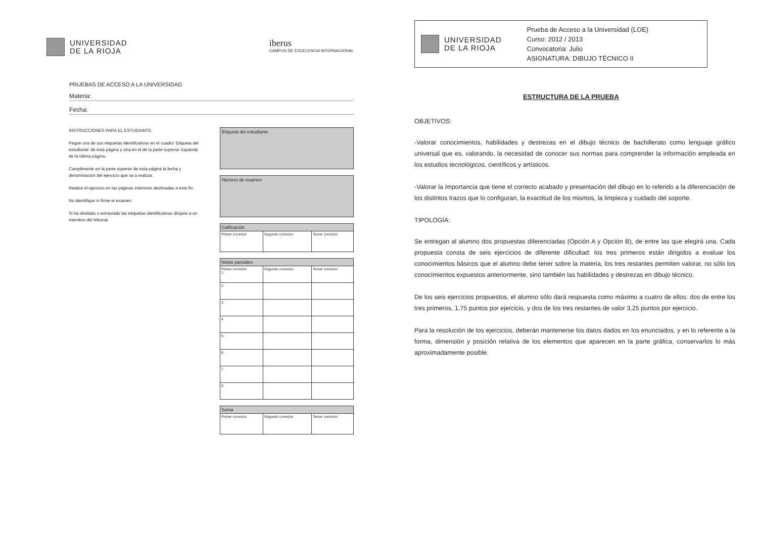UNIVERSIDAD
DE LA RIOJA
iberus
CAMPUS DE EXCELENCIA INTERNACIONAL
PRUEBAS DE ACCESO A LA UNIVERSIDAD
Materia:
Fecha:
INSTRUCCIONES PARA EL ESTUDIANTE
Pegue una de sus etiquetas identificativas en el cuadro 'Etiqueta del estudiante' de esta página y otra en el de la parte superior izquierda de la última página.
Cumplimente en la parte superior de esta página la fecha y denominación del ejercicio que va a realizar.
Realice el ejercicio en las páginas interiores destinadas a este fin.
No identifique ni firme el examen.
Si ha olvidado o extraviado las etiquetas identificativas diríjase a un miembro del tribunal.
Etiqueta del estudiante
Número de examen
| Calificación | | |
| --- | --- | --- |
| Primer corrector | Segundo corrector | Tercer corrector |
| Notas parciales | | |
| --- | --- | --- |
| Primer corrector 1 | Segundo corrector | Tercer corrector |
| 2 | | |
| 3 | | |
| 4 | | |
| 5 | | |
| 6 | | |
| 7 | | |
| 8 | | |
| Suma | | |
| --- | --- | --- |
| Primer corrector | Segundo corrector | Tercer corrector |
UNIVERSIDAD
DE LA RIOJA
Prueba de Acceso a la Universidad (LOE)
Curso: 2012 / 2013
Convocatoria: Julio
ASIGNATURA: DIBUJO TÉCNICO II
ESTRUCTURA DE LA PRUEBA
OBJETIVOS:
-Valorar conocimientos, habilidades y destrezas en el dibujo técnico de bachillerato como lenguaje gráfico universal que es, valorando, la necesidad de conocer sus normas para comprender la información empleada en los estudios tecnológicos, científicos y artísticos.
-Valorar la importancia que tiene el correcto acabado y presentación del dibujo en lo referido a la diferenciación de los distintos trazos que lo configuran, la exactitud de los mismos, la limpieza y cuidado del soporte.
TIPOLOGÍA:
Se entregan al alumno dos propuestas diferenciadas (Opción A y Opción B), de entre las que elegirá una. Cada propuesta consta de seis ejercicios de diferente dificultad: los tres primeros están dirigidos a evaluar los conocimientos básicos que el alumno debe tener sobre la materia, los tres restantes permiten valorar, no sólo los conocimientos expuestos anteriormente, sino también las habilidades y destrezas en dibujo técnico.
De los seis ejercicios propuestos, el alumno sólo dará respuesta como máximo a cuatro de ellos: dos de entre los tres primeros, 1,75 puntos por ejercicio, y dos de los tres restantes de valor 3,25 puntos por ejercicio.
Para la resolución de los ejercicios, deberán mantenerse los datos dados en los enunciados, y en lo referente a la forma, dimensión y posición relativa de los elementos que aparecen en la parte gráfica, conservarlos lo más aproximadamente posible.